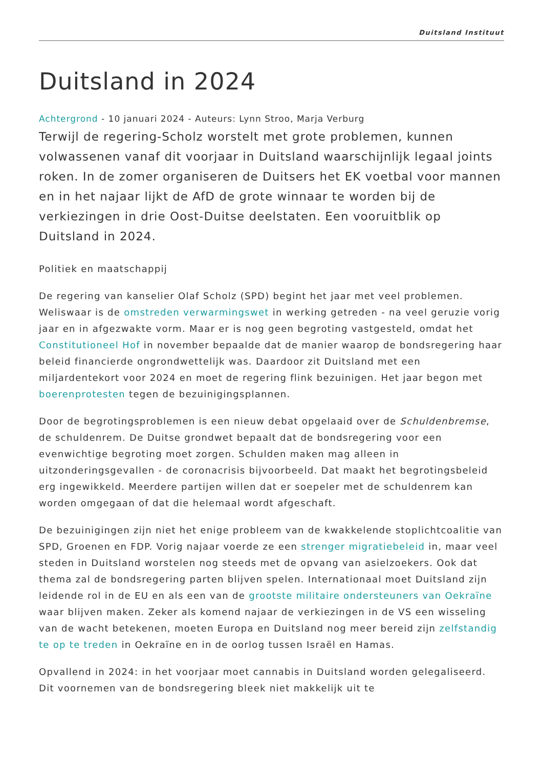Duitsland Instituut
Duitsland in 2024
Achtergrond - 10 januari 2024 - Auteurs: Lynn Stroo, Marja Verburg
Terwijl de regering-Scholz worstelt met grote problemen, kunnen volwassenen vanaf dit voorjaar in Duitsland waarschijnlijk legaal joints roken. In de zomer organiseren de Duitsers het EK voetbal voor mannen en in het najaar lijkt de AfD de grote winnaar te worden bij de verkiezingen in drie Oost-Duitse deelstaten. Een vooruitblik op Duitsland in 2024.
Politiek en maatschappij
De regering van kanselier Olaf Scholz (SPD) begint het jaar met veel problemen. Weliswaar is de omstreden verwarmingswet in werking getreden - na veel geruzie vorig jaar en in afgezwakte vorm. Maar er is nog geen begroting vastgesteld, omdat het Constitutioneel Hof in november bepaalde dat de manier waarop de bondsregering haar beleid financierde ongrondwettelijk was. Daardoor zit Duitsland met een miljardentekort voor 2024 en moet de regering flink bezuinigen. Het jaar begon met boerenprotesten tegen de bezuinigingsplannen.
Door de begrotingsproblemen is een nieuw debat opgelaaid over de Schuldenbremse, de schuldenrem. De Duitse grondwet bepaalt dat de bondsregering voor een evenwichtige begroting moet zorgen. Schulden maken mag alleen in uitzonderingsgevallen - de coronacrisis bijvoorbeeld. Dat maakt het begrotingsbeleid erg ingewikkeld. Meerdere partijen willen dat er soepeler met de schuldenrem kan worden omgegaan of dat die helemaal wordt afgeschaft.
De bezuinigingen zijn niet het enige probleem van de kwakkelende stoplichtcoalitie van SPD, Groenen en FDP. Vorig najaar voerde ze een strenger migratiebeleid in, maar veel steden in Duitsland worstelen nog steeds met de opvang van asielzoekers. Ook dat thema zal de bondsregering parten blijven spelen. Internationaal moet Duitsland zijn leidende rol in de EU en als een van de grootste militaire ondersteuners van Oekraïne waar blijven maken. Zeker als komend najaar de verkiezingen in de VS een wisseling van de wacht betekenen, moeten Europa en Duitsland nog meer bereid zijn zelfstandig te op te treden in Oekraïne en in de oorlog tussen Israël en Hamas.
Opvallend in 2024: in het voorjaar moet cannabis in Duitsland worden gelegaliseerd. Dit voornemen van de bondsregering bleek niet makkelijk uit te